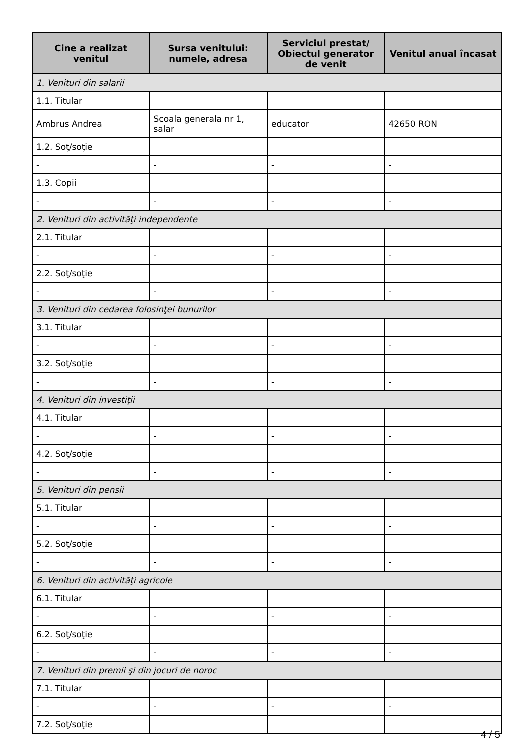| Cine a realizat venitul | Sursa venitului: numele, adresa | Serviciul prestat/ Obiectul generator de venit | Venitul anual încasat |
| --- | --- | --- | --- |
| 1. Venituri din salarii | | | |
| 1.1. Titular | | | |
| Ambrus Andrea | Scoala generala nr 1, salar | educator | 42650 RON |
| 1.2. Soţ/soţie | | | |
| - | - | - | - |
| 1.3. Copii | | | |
| - | - | - | - |
| 2. Venituri din activităţi independente | | | |
| 2.1. Titular | | | |
| - | - | - | - |
| 2.2. Soţ/soţie | | | |
| - | - | - | - |
| 3. Venituri din cedarea folosinţei bunurilor | | | |
| 3.1. Titular | | | |
| - | - | - | - |
| 3.2. Soţ/soţie | | | |
| - | - | - | - |
| 4. Venituri din investiţii | | | |
| 4.1. Titular | | | |
| - | - | - | - |
| 4.2. Soţ/soţie | | | |
| - | - | - | - |
| 5. Venituri din pensii | | | |
| 5.1. Titular | | | |
| - | - | - | - |
| 5.2. Soţ/soţie | | | |
| - | - | - | - |
| 6. Venituri din activităţi agricole | | | |
| 6.1. Titular | | | |
| - | - | - | - |
| 6.2. Soţ/soţie | | | |
| - | - | - | - |
| 7. Venituri din premii şi din jocuri de noroc | | | |
| 7.1. Titular | | | |
| - | - | - | - |
| 7.2. Soţ/soţie | | | |
4 / 5